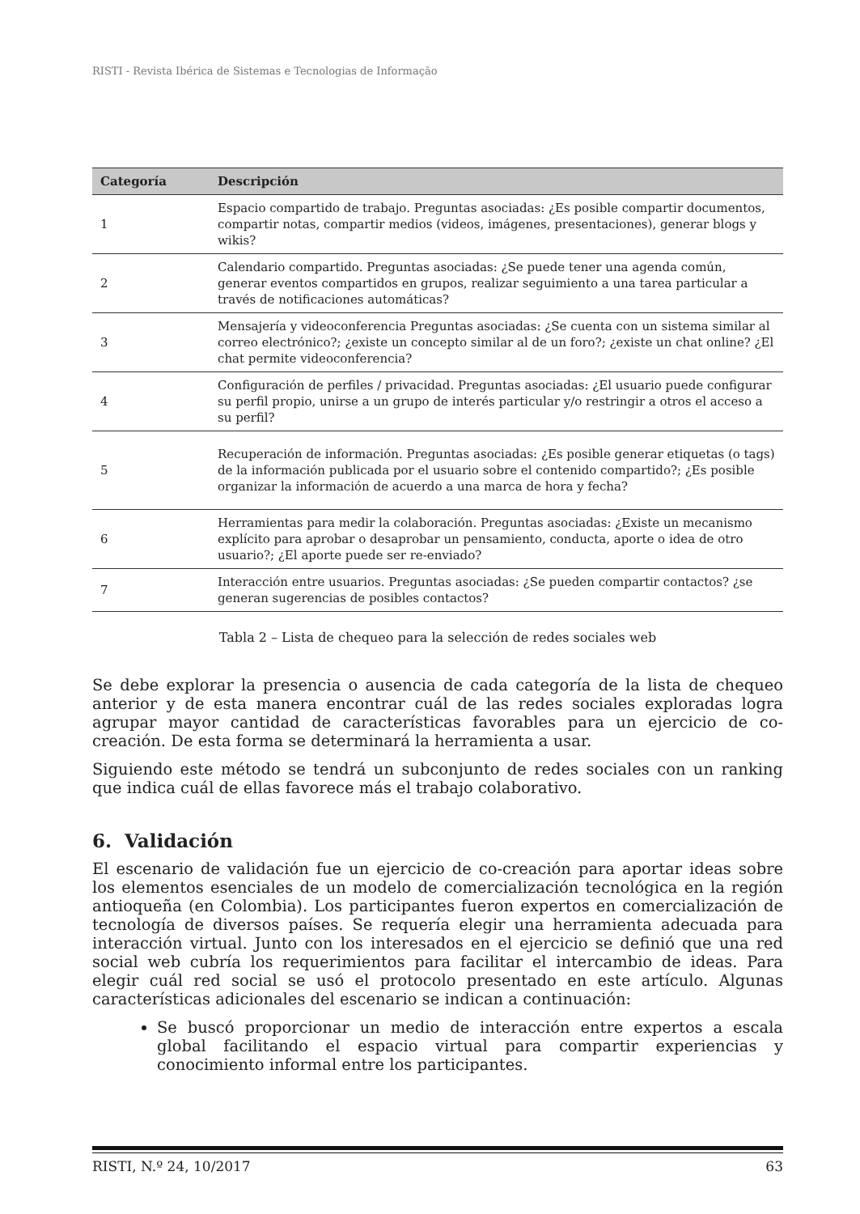RISTI - Revista Ibérica de Sistemas e Tecnologias de Informação
| Categoría | Descripción |
| --- | --- |
| 1 | Espacio compartido de trabajo. Preguntas asociadas: ¿Es posible compartir documentos, compartir notas, compartir medios (videos, imágenes, presentaciones), generar blogs y wikis? |
| 2 | Calendario compartido. Preguntas asociadas: ¿Se puede tener una agenda común, generar eventos compartidos en grupos, realizar seguimiento a una tarea particular a través de notificaciones automáticas? |
| 3 | Mensajería y videoconferencia Preguntas asociadas: ¿Se cuenta con un sistema similar al correo electrónico?; ¿existe un concepto similar al de un foro?; ¿existe un chat online? ¿El chat permite videoconferencia? |
| 4 | Configuración de perfiles / privacidad. Preguntas asociadas: ¿El usuario puede configurar su perfil propio, unirse a un grupo de interés particular y/o restringir a otros el acceso a su perfil? |
| 5 | Recuperación de información. Preguntas asociadas: ¿Es posible generar etiquetas (o tags) de la información publicada por el usuario sobre el contenido compartido?; ¿Es posible organizar la información de acuerdo a una marca de hora y fecha? |
| 6 | Herramientas para medir la colaboración. Preguntas asociadas: ¿Existe un mecanismo explícito para aprobar o desaprobar un pensamiento, conducta, aporte o idea de otro usuario?; ¿El aporte puede ser re-enviado? |
| 7 | Interacción entre usuarios. Preguntas asociadas: ¿Se pueden compartir contactos? ¿se generan sugerencias de posibles contactos? |
Tabla 2 – Lista de chequeo para la selección de redes sociales web
Se debe explorar la presencia o ausencia de cada categoría de la lista de chequeo anterior y de esta manera encontrar cuál de las redes sociales exploradas logra agrupar mayor cantidad de características favorables para un ejercicio de co-creación. De esta forma se determinará la herramienta a usar.
Siguiendo este método se tendrá un subconjunto de redes sociales con un ranking que indica cuál de ellas favorece más el trabajo colaborativo.
6. Validación
El escenario de validación fue un ejercicio de co-creación para aportar ideas sobre los elementos esenciales de un modelo de comercialización tecnológica en la región antioqueña (en Colombia). Los participantes fueron expertos en comercialización de tecnología de diversos países. Se requería elegir una herramienta adecuada para interacción virtual. Junto con los interesados en el ejercicio se definió que una red social web cubría los requerimientos para facilitar el intercambio de ideas. Para elegir cuál red social se usó el protocolo presentado en este artículo. Algunas características adicionales del escenario se indican a continuación:
Se buscó proporcionar un medio de interacción entre expertos a escala global facilitando el espacio virtual para compartir experiencias y conocimiento informal entre los participantes.
RISTI, N.º 24, 10/2017 63